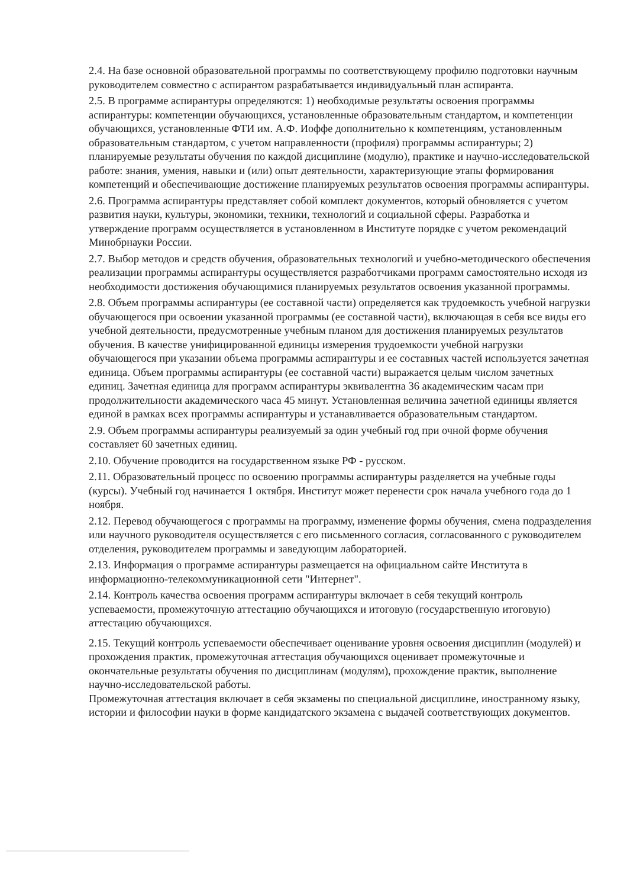2.4. На базе основной образовательной программы по соответствующему профилю подготовки научным руководителем совместно с аспирантом разрабатывается индивидуальный план аспиранта.
2.5. В программе аспирантуры определяются: 1) необходимые результаты освоения программы аспирантуры: компетенции обучающихся, установленные образовательным стандартом, и компетенции обучающихся, установленные ФТИ им. А.Ф. Иоффе дополнительно к компетенциям, установленным образовательным стандартом, с учетом направленности (профиля) программы аспирантуры; 2) планируемые результаты обучения по каждой дисциплине (модулю), практике и научно-исследовательской работе: знания, умения, навыки и (или) опыт деятельности, характеризующие этапы формирования компетенций и обеспечивающие достижение планируемых результатов освоения программы аспирантуры.
2.6. Программа аспирантуры представляет собой комплект документов, который обновляется с учетом развития науки, культуры, экономики, техники, технологий и социальной сферы. Разработка и утверждение программ осуществляется в установленном в Институте порядке с учетом рекомендаций Минобрнауки России.
2.7. Выбор методов и средств обучения, образовательных технологий и учебно-методического обеспечения реализации программы аспирантуры осуществляется разработчиками программ самостоятельно исходя из необходимости достижения обучающимися планируемых результатов освоения указанной программы.
2.8. Объем программы аспирантуры (ее составной части) определяется как трудоемкость учебной нагрузки обучающегося при освоении указанной программы (ее составной части), включающая в себя все виды его учебной деятельности, предусмотренные учебным планом для достижения планируемых результатов обучения. В качестве унифицированной единицы измерения трудоемкости учебной нагрузки обучающегося при указании объема программы аспирантуры и ее составных частей используется зачетная единица. Объем программы аспирантуры (ее составной части) выражается целым числом зачетных единиц. Зачетная единица для программ аспирантуры эквивалентна 36 академическим часам при продолжительности академического часа 45 минут. Установленная величина зачетной единицы является единой в рамках всех программы аспирантуры и устанавливается образовательным стандартом.
2.9. Объем программы аспирантуры реализуемый за один учебный год при очной форме обучения составляет 60 зачетных единиц.
2.10. Обучение проводится на государственном языке РФ - русском.
2.11. Образовательный процесс по освоению программы аспирантуры разделяется на учебные годы (курсы). Учебный год начинается 1 октября. Институт может перенести срок начала учебного года до 1 ноября.
2.12. Перевод обучающегося с программы на программу, изменение формы обучения, смена подразделения или научного руководителя осуществляется с его письменного согласия, согласованного с руководителем отделения, руководителем программы и заведующим лабораторией.
2.13. Информация о программе аспирантуры размещается на официальном сайте Института в информационно-телекоммуникационной сети "Интернет".
2.14. Контроль качества освоения программ аспирантуры включает в себя текущий контроль успеваемости, промежуточную аттестацию обучающихся и итоговую (государственную итоговую) аттестацию обучающихся.
2.15. Текущий контроль успеваемости обеспечивает оценивание уровня освоения дисциплин (модулей) и прохождения практик, промежуточная аттестация обучающихся оценивает промежуточные и окончательные результаты обучения по дисциплинам (модулям), прохождение практик, выполнение научно-исследовательской работы.
Промежуточная аттестация включает в себя экзамены по специальной дисциплине, иностранному языку, истории и философии науки в форме кандидатского экзамена с выдачей соответствующих документов.